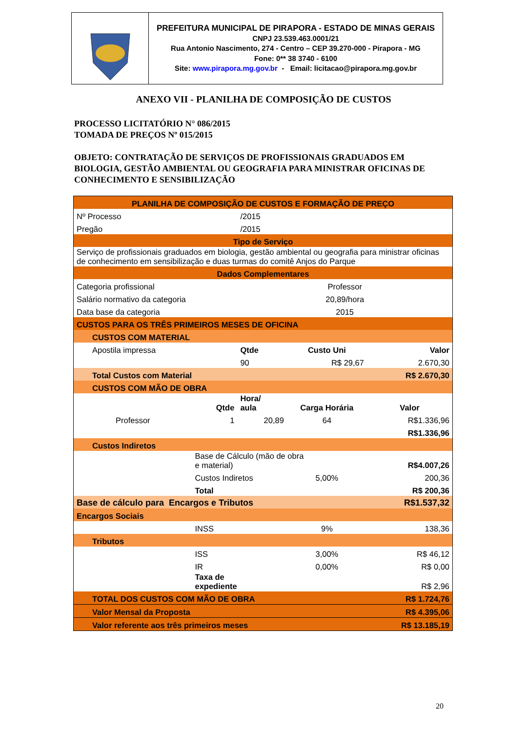PREFEITURA MUNICIPAL DE PIRAPORA - ESTADO DE MINAS GERAIS
CNPJ 23.539.463.0001/21
Rua Antonio Nascimento, 274 - Centro – CEP 39.270-000 - Pirapora - MG
Fone: 0** 38 3740 - 6100
Site: www.pirapora.mg.gov.br - Email: licitacao@pirapora.mg.gov.br
ANEXO VII - PLANILHA DE COMPOSIÇÃO DE CUSTOS
PROCESSO LICITATÓRIO N° 086/2015
TOMADA DE PREÇOS Nº 015/2015
OBJETO: CONTRATAÇÃO DE SERVIÇOS DE PROFISSIONAIS GRADUADOS EM BIOLOGIA, GESTÃO AMBIENTAL OU GEOGRAFIA PARA MINISTRAR OFICINAS DE CONHECIMENTO E SENSIBILIZAÇÃO
| PLANILHA DE COMPOSIÇÃO DE CUSTOS E FORMAÇÃO DE PREÇO | | | | |
| Nº Processo | | /2015 | | |
| Pregão | | /2015 | | |
| Tipo de Serviço | | | | |
| Serviço de profissionais graduados em biologia, gestão ambiental ou geografia para ministrar oficinas de conhecimento em sensibilização e duas turmas do comitê Anjos do Parque | | | | |
| Dados Complementares | | | | |
| Categoria profissional | | Professor | | |
| Salário normativo da categoria | | 20,89/hora | | |
| Data base da categoria | | 2015 | | |
| CUSTOS PARA OS TRÊS PRIMEIROS MESES DE OFICINA | | | | |
| CUSTOS COM MATERIAL | | | | |
| Apostila impressa | | Qtde | Custo Uni | Valor |
| | | 90 | R$ 29,67 | 2.670,30 |
| Total Custos com Material | | | | R$ 2.670,30 |
| CUSTOS COM MÃO DE OBRA | | | | |
| | Qtde | Hora/ aula | Carga Horária | Valor |
| Professor | 1 | 20,89 | 64 | R$1.336,96 |
| | | | | R$1.336,96 |
| Custos Indiretos | | | | |
| | Base de Cálculo (mão de obra e material) | | | R$4.007,26 |
| | Custos Indiretos | | 5,00% | 200,36 |
| | Total | | | R$ 200,36 |
| Base de cálculo para Encargos e Tributos | | | | R$1.537,32 |
| Encargos Sociais | | | | |
| | INSS | | 9% | 138,36 |
| Tributos | | | | |
| | ISS | | 3,00% | R$ 46,12 |
| | IR | | 0,00% | R$ 0,00 |
| | Taxa de expediente | | | R$ 2,96 |
| TOTAL DOS CUSTOS COM MÃO DE OBRA | | | | R$ 1.724,76 |
| Valor Mensal da Proposta | | | | R$ 4.395,06 |
| Valor referente aos três primeiros meses | | | | R$ 13.185,19 |
20